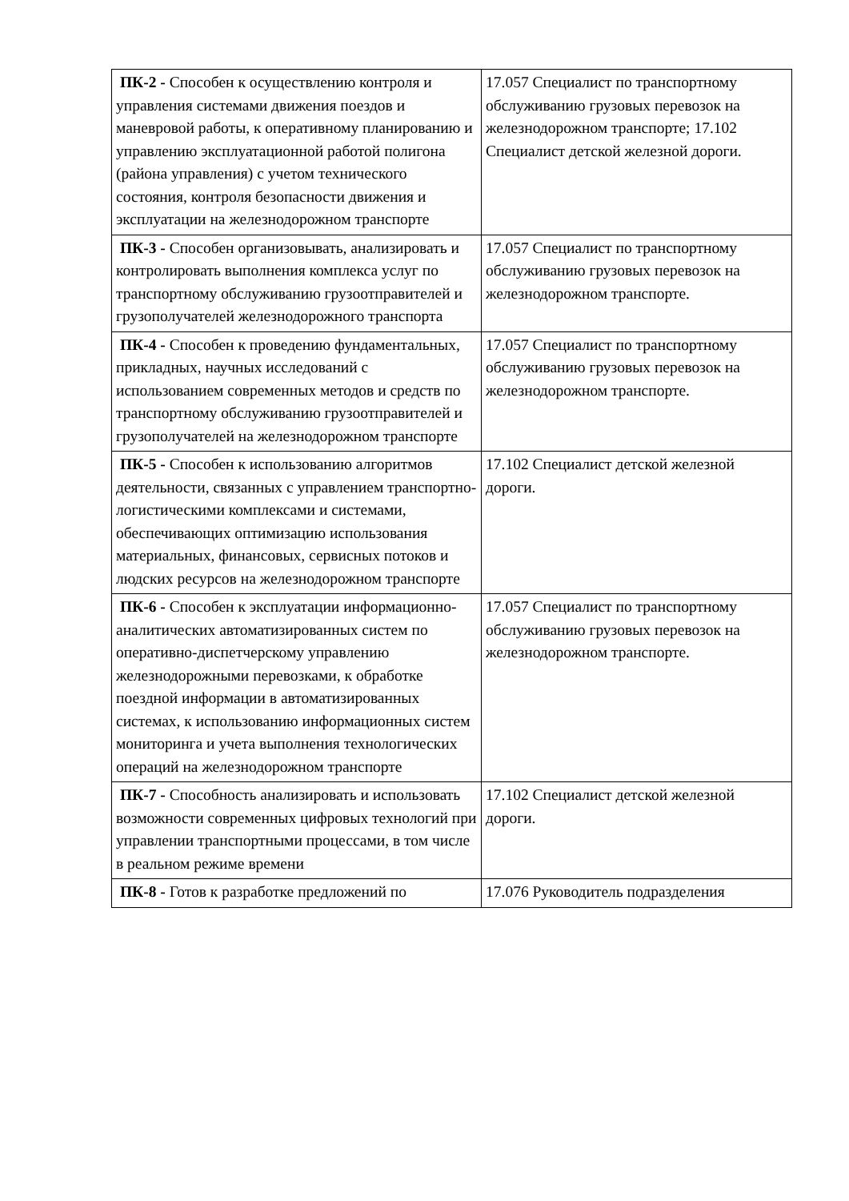| ПК-2 - Способен к осуществлению контроля и управления системами движения поездов и маневровой работы, к оперативному планированию и управлению эксплуатационной работой полигона (района управления) с учетом технического состояния, контроля безопасности движения и эксплуатации на железнодорожном транспорте | 17.057 Специалист по транспортному обслуживанию грузовых перевозок на железнодорожном транспорте; 17.102 Специалист детской железной дороги. |
| ПК-3 - Способен организовывать, анализировать и контролировать выполнения комплекса услуг по транспортному обслуживанию грузоотправителей и грузополучателей железнодорожного транспорта | 17.057 Специалист по транспортному обслуживанию грузовых перевозок на железнодорожном транспорте. |
| ПК-4 - Способен к проведению фундаментальных, прикладных, научных исследований с использованием современных методов и средств по транспортному обслуживанию грузоотправителей и грузополучателей на железнодорожном транспорте | 17.057 Специалист по транспортному обслуживанию грузовых перевозок на железнодорожном транспорте. |
| ПК-5 - Способен к использованию алгоритмов деятельности, связанных с управлением транспортно-логистическими комплексами и системами, обеспечивающих оптимизацию использования материальных, финансовых, сервисных потоков и людских ресурсов на железнодорожном транспорте | 17.102 Специалист детской железной дороги. |
| ПК-6 - Способен к эксплуатации информационно-аналитических автоматизированных систем по оперативно-диспетчерскому управлению железнодорожными перевозками, к обработке поездной информации в автоматизированных системах, к использованию информационных систем мониторинга и учета выполнения технологических операций на железнодорожном транспорте | 17.057 Специалист по транспортному обслуживанию грузовых перевозок на железнодорожном транспорте. |
| ПК-7 - Способность анализировать и использовать возможности современных цифровых технологий при управлении транспортными процессами, в том числе в реальном режиме времени | 17.102 Специалист детской железной дороги. |
| ПК-8 - Готов к разработке предложений по | 17.076 Руководитель подразделения |